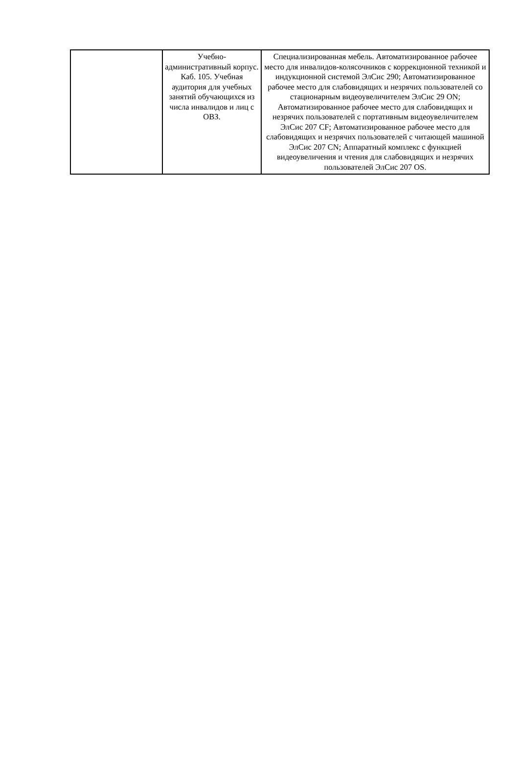| | Учебно-административный корпус. Каб. 105. Учебная аудитория для учебных занятий обучающихся из числа инвалидов и лиц с ОВЗ. | Специализированная мебель. Автоматизированное рабочее место для инвалидов-колясочников с коррекционной техникой и индукционной системой ЭлСис 290; Автоматизированное рабочее место для слабовидящих и незрячих пользователей со стационарным видеоувеличителем ЭлСис 29 ON; Автоматизированное рабочее место для слабовидящих и незрячих пользователей с портативным видеоувеличителем ЭлСис 207 CF; Автоматизированное рабочее место для слабовидящих и незрячих пользователей с читающей машиной ЭлСис 207 CN; Аппаратный комплекс с функцией видеоувеличения и чтения для слабовидящих и незрячих пользователей ЭлСис 207 OS. |